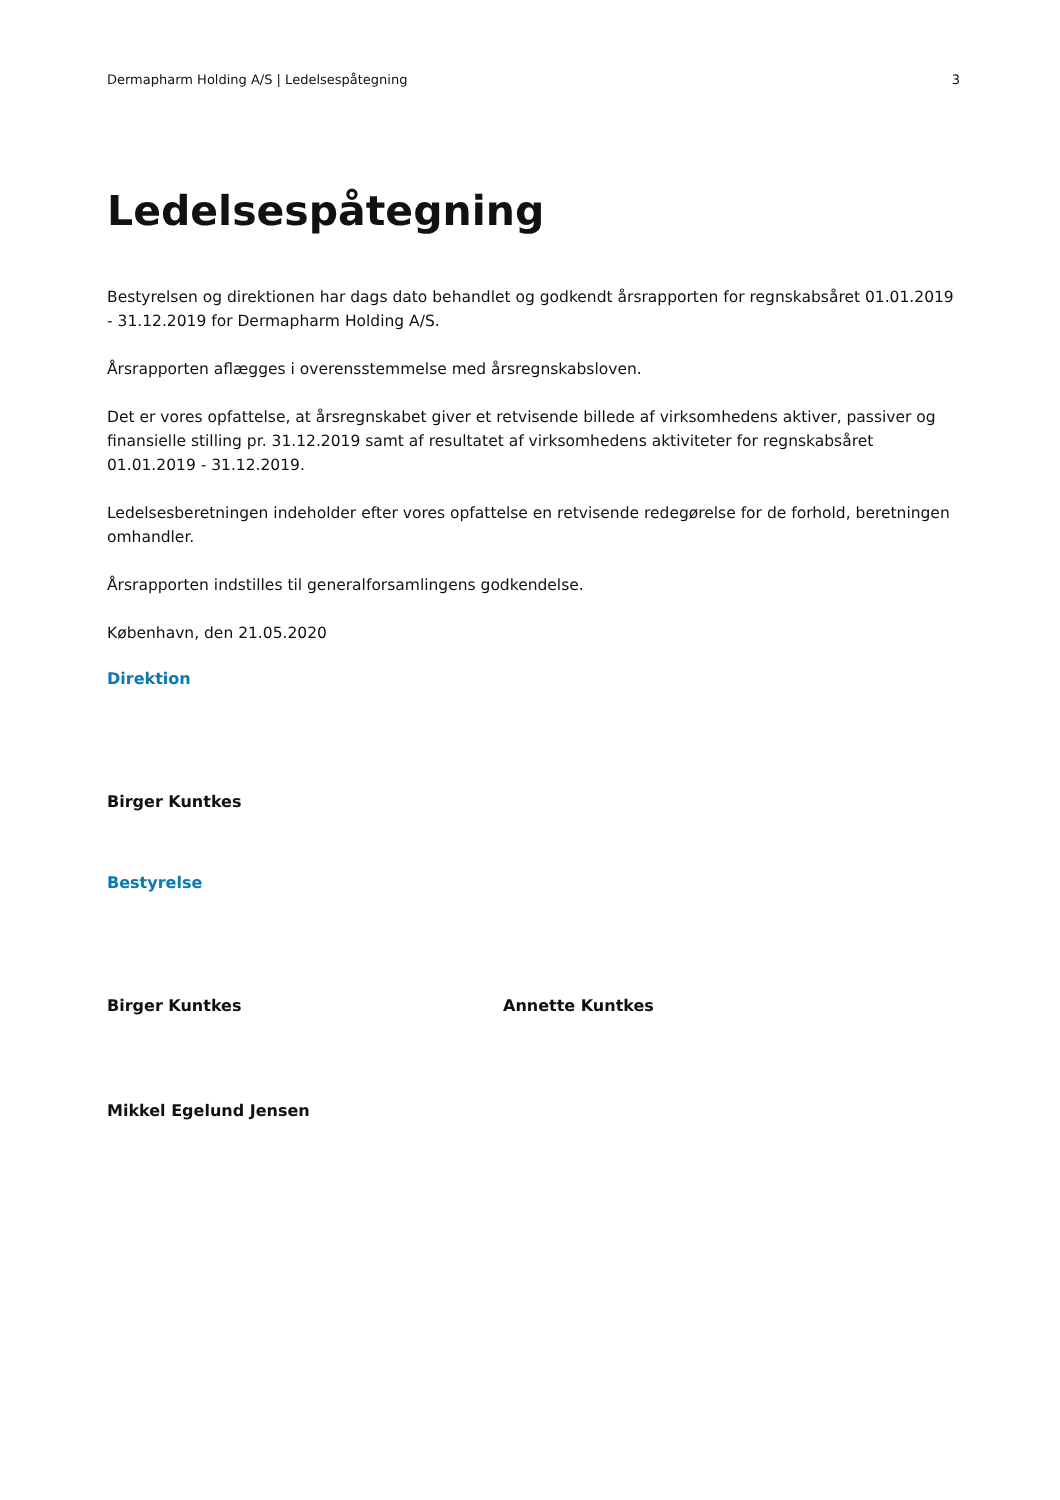Dermapharm Holding A/S | Ledelsespåtegning 3
Ledelsespåtegning
Bestyrelsen og direktionen har dags dato behandlet og godkendt årsrapporten for regnskabsåret 01.01.2019 - 31.12.2019 for Dermapharm Holding A/S.
Årsrapporten aflægges i overensstemmelse med årsregnskabsloven.
Det er vores opfattelse, at årsregnskabet giver et retvisende billede af virksomhedens aktiver, passiver og finansielle stilling pr. 31.12.2019 samt af resultatet af virksomhedens aktiviteter for regnskabsåret 01.01.2019 - 31.12.2019.
Ledelsesberetningen indeholder efter vores opfattelse en retvisende redegørelse for de forhold, beretningen omhandler.
Årsrapporten indstilles til generalforsamlingens godkendelse.
København, den 21.05.2020
Direktion
Birger Kuntkes
Bestyrelse
Birger Kuntkes Annette Kuntkes
Mikkel Egelund Jensen